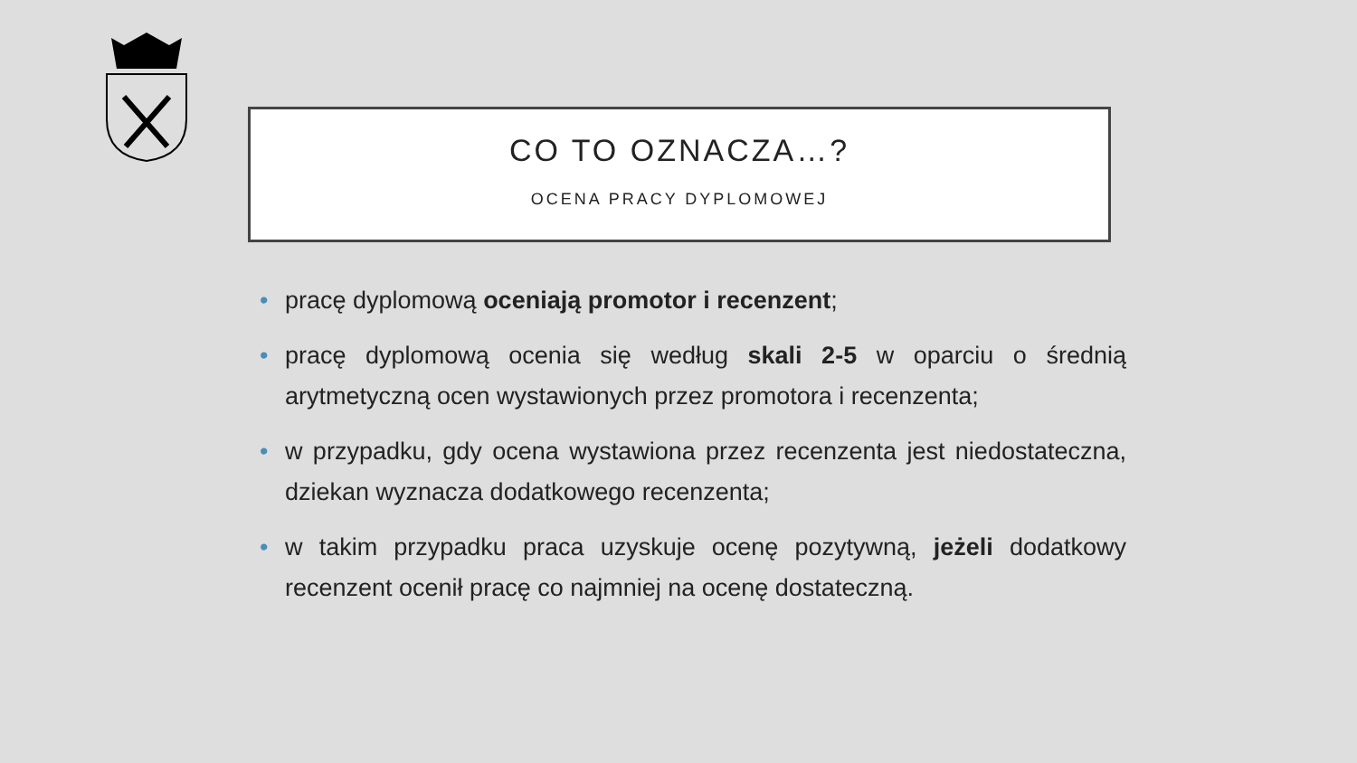CO TO OZNACZA…?
OCENA PRACY DYPLOMOWEJ
• pracę dyplomową oceniają promotor i recenzent;
• pracę dyplomową ocenia się według skali 2-5 w oparciu o średnią arytmetyczną ocen wystawionych przez promotora i recenzenta;
• w przypadku, gdy ocena wystawiona przez recenzenta jest niedostateczna, dziekan wyznacza dodatkowego recenzenta;
• w takim przypadku praca uzyskuje ocenę pozytywną, jeżeli dodatkowy recenzent ocenił pracę co najmniej na ocenę dostateczną.